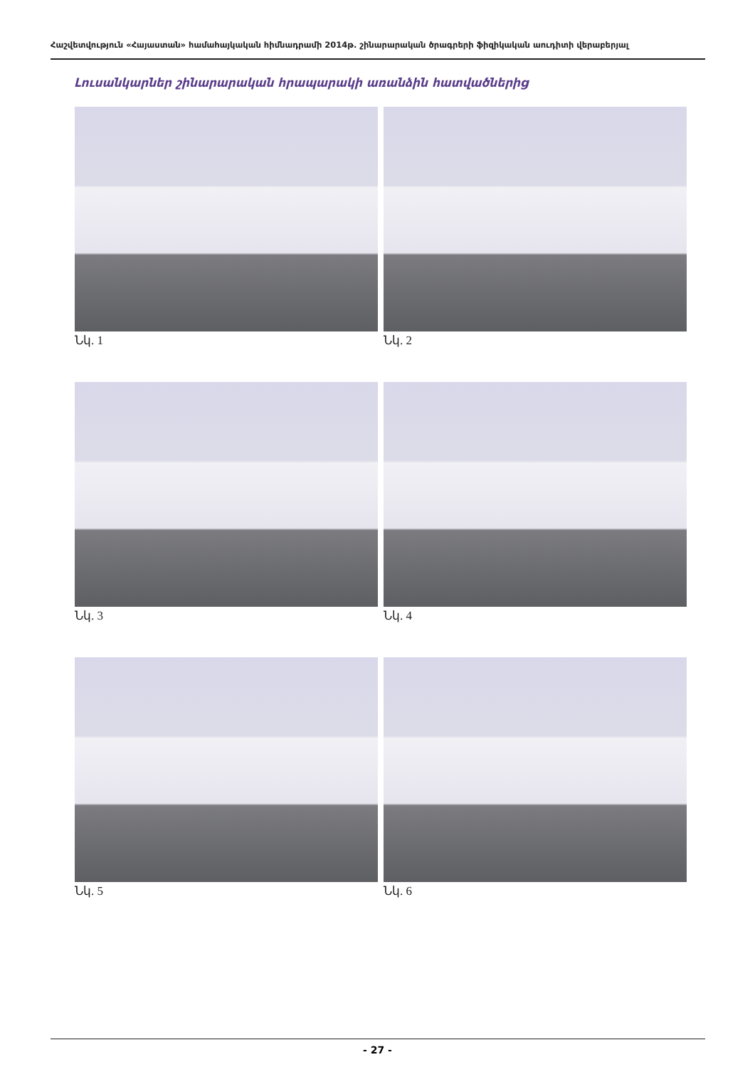Հաշվետվություն «Հայաստան» համահայկական հիմնադրամի 2014թ. շինարարական ծրագրերի ֆիզիկական աուդիտի վերաբերյալ
Լուսանկարներ շինարարական հրապարակի առանձին հատվածներից
Նկ. 1 Նկ. 2
Նկ. 3 Նկ. 4
Նկ. 5 Նկ. 6
- 27 -